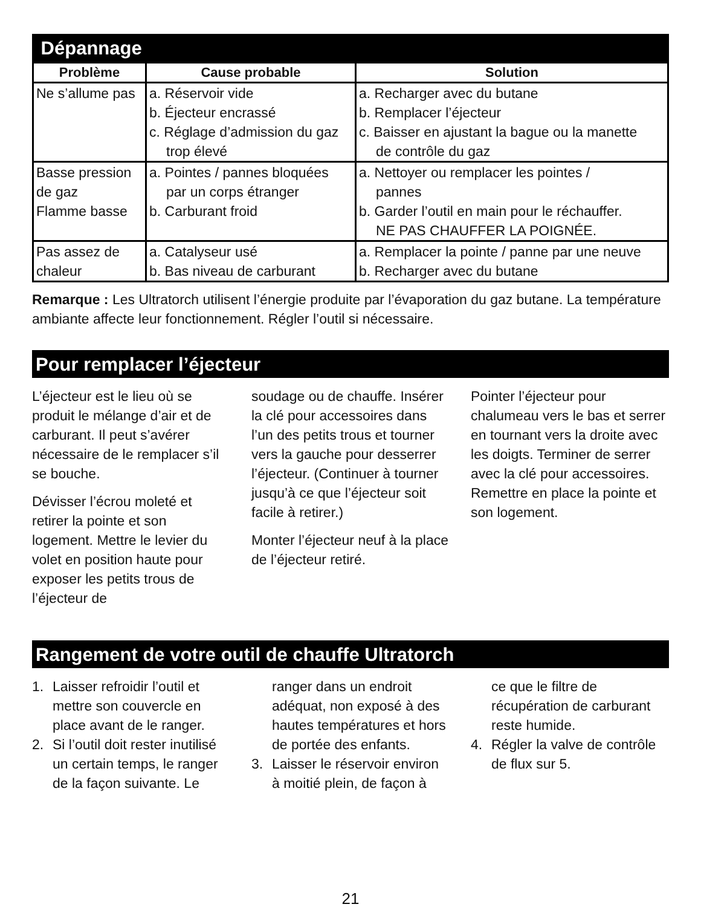Dépannage
| Problème | Cause probable | Solution |
| --- | --- | --- |
| Ne s’allume pas | a. Réservoir vide b. Éjecteur encrassé c. Réglage d’admission du gaz trop élevé | a. Recharger avec du butane b. Remplacer l’éjecteur c. Baisser en ajustant la bague ou la manette de contrôle du gaz |
| Basse pression de gaz Flamme basse | a. Pointes / pannes bloquées par un corps étranger b. Carburant froid | a. Nettoyer ou remplacer les pointes / pannes b. Garder l’outil en main pour le réchauffer. NE PAS CHAUFFER LA POIGNÉE. |
| Pas assez de chaleur | a. Catalyseur usé b. Bas niveau de carburant | a. Remplacer la pointe / panne par une neuve b. Recharger avec du butane |
Remarque : Les Ultratorch utilisent l’énergie produite par l’évaporation du gaz butane. La température ambiante affecte leur fonctionnement. Régler l’outil si nécessaire.
Pour remplacer l’éjecteur
L’éjecteur est le lieu où se produit le mélange d’air et de carburant. Il peut s’avérer nécessaire de le remplacer s’il se bouche.
Dévisser l’écrou moleté et retirer la pointe et son logement. Mettre le levier du volet en position haute pour exposer les petits trous de l’éjecteur de
soudage ou de chauffe. Insérer la clé pour accessoires dans l’un des petits trous et tourner vers la gauche pour desserrer l’éjecteur. (Continuer à tourner jusqu’à ce que l’éjecteur soit facile à retirer.)
Monter l’éjecteur neuf à la place de l’éjecteur retiré.
Pointer l’éjecteur pour chalumeau vers le bas et serrer en tournant vers la droite avec les doigts. Terminer de serrer avec la clé pour accessoires. Remettre en place la pointe et son logement.
Rangement de votre outil de chauffe Ultratorch
1. Laisser refroidir l’outil et mettre son couvercle en place avant de le ranger.
2. Si l’outil doit rester inutilisé un certain temps, le ranger de la façon suivante. Le
ranger dans un endroit adéquat, non exposé à des hautes températures et hors de portée des enfants.
3. Laisser le réservoir environ à moitié plein, de façon à
ce que le filtre de récupération de carburant reste humide.
4. Régler la valve de contrôle de flux sur 5.
21